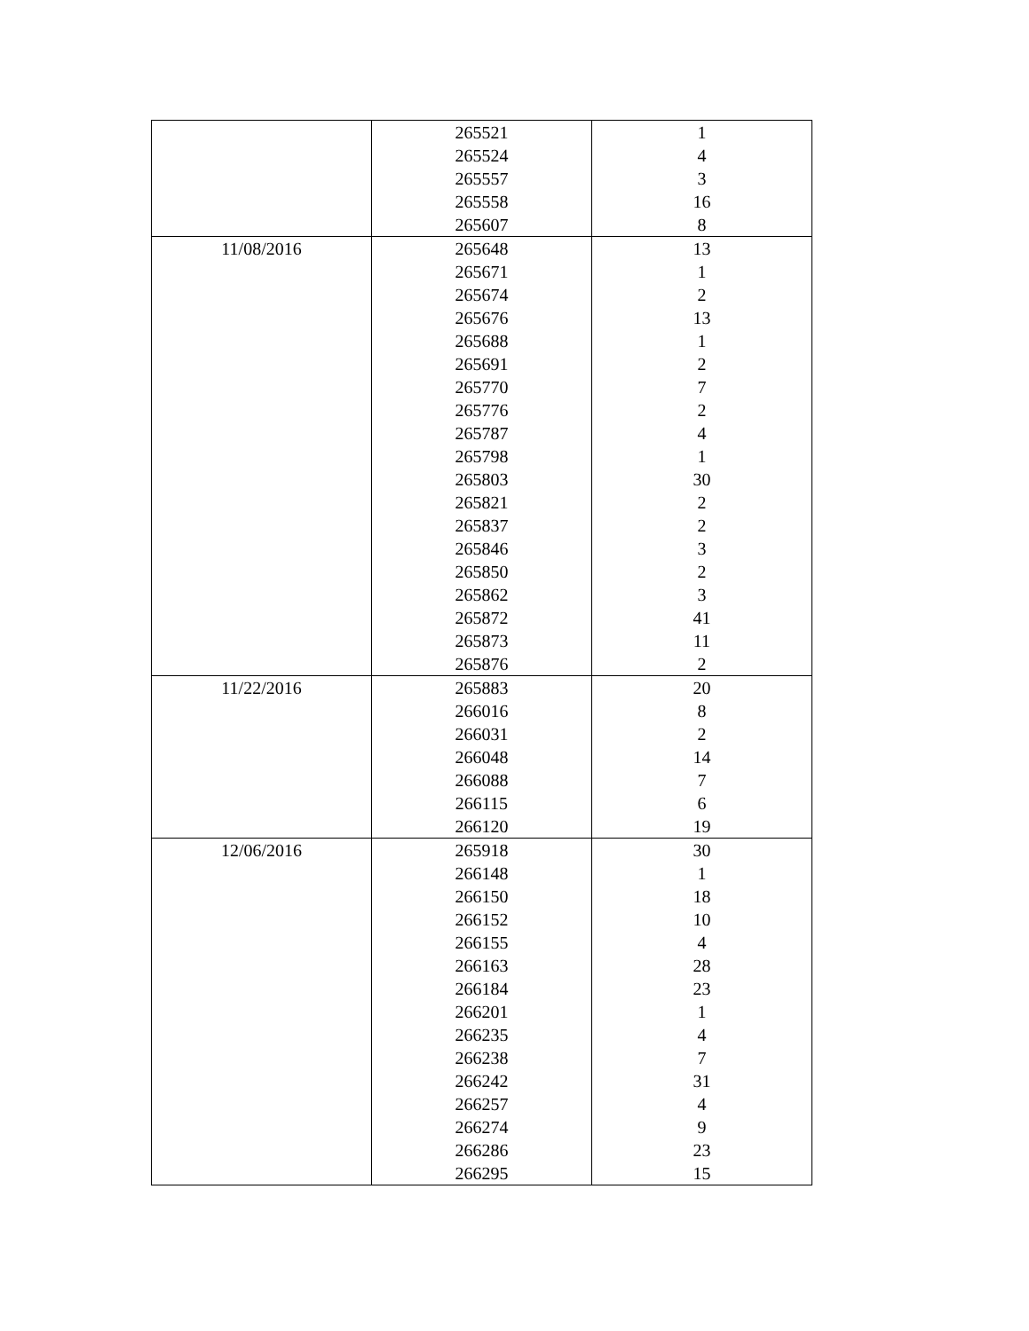| | 265521 265524 265557 265558 265607 | 1 4 3 16 8 |
| 11/08/2016 | 265648 265671 265674 265676 265688 265691 265770 265776 265787 265798 265803 265821 265837 265846 265850 265862 265872 265873 265876 | 13 1 2 13 1 2 7 2 4 1 30 2 2 3 2 3 41 11 2 |
| 11/22/2016 | 265883 266016 266031 266048 266088 266115 266120 | 20 8 2 14 7 6 19 |
| 12/06/2016 | 265918 266148 266150 266152 266155 266163 266184 266201 266235 266238 266242 266257 266274 266286 266295 | 30 1 18 10 4 28 23 1 4 7 31 4 9 23 15 |